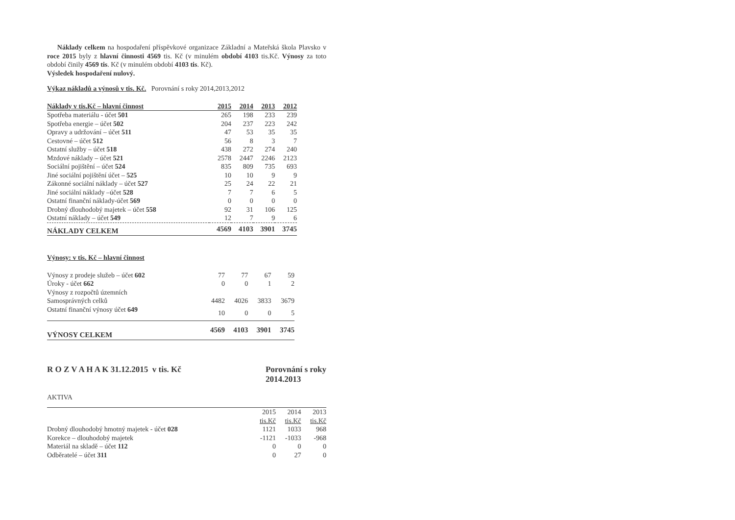Náklady celkem na hospodaření příspěvkové organizace Základní a Mateřská škola Plavsko v roce 2015 byly z hlavní činnosti 4569 tis. Kč (v minulém období 4103 tis.Kč. Výnosy za toto období činily 4569 tis. Kč (v minulém období 4103 tis. Kč).
Výsledek hospodaření nulový.
Výkaz nákladů a výnosů v tis. Kč. Porovnání s roky 2014,2013,2012
| Náklady v tis.Kč – hlavní činnost | 2015 | 2014 | 2013 | 2012 |
| --- | --- | --- | --- | --- |
| Spotřeba materiálu - účet 501 | 265 | 198 | 233 | 239 |
| Spotřeba energie – účet 502 | 204 | 237 | 223 | 242 |
| Opravy a udržování – účet 511 | 47 | 53 | 35 | 35 |
| Cestovné – účet 512 | 56 | 8 | 3 | 7 |
| Ostatní služby – účet 518 | 438 | 272 | 274 | 240 |
| Mzdové náklady – účet 521 | 2578 | 2447 | 2246 | 2123 |
| Sociální pojištění – účet 524 | 835 | 809 | 735 | 693 |
| Jiné sociální pojištění účet – 525 | 10 | 10 | 9 | 9 |
| Zákonné sociální náklady – účet 527 | 25 | 24 | 22 | 21 |
| Jiné sociální náklady –účet 528 | 7 | 7 | 6 | 5 |
| Ostatní finanční náklady-účet 569 | 0 | 0 | 0 | 0 |
| Drobný dlouhodobý majetek – účet 558 | 92 | 31 | 106 | 125 |
| Ostatní náklady – účet 549 | 12 | 7 | 9 | 6 |
| NÁKLADY CELKEM | 4569 | 4103 | 3901 | 3745 |
Výnosy: v tis. Kč – hlavní činnost
| Výnosy z prodeje služeb – účet 602 | 77 | 77 | 67 | 59 |
| Úroky - účet 662 | 0 | 0 | 1 | 2 |
| Výnosy z rozpočtů územních Samosprávných celků | 4482 | 4026 | 3833 | 3679 |
| Ostatní finanční výnosy účet 649 | 10 | 0 | 0 | 5 |
| VÝNOSY CELKEM | 4569 | 4103 | 3901 | 3745 |
R O Z V A H A K 31.12.2015 v tis. Kč
Porovnání s roky
2014.2013
AKTIVA
| | 2015 tis.Kč | 2014 tis.Kč | 2013 tis.Kč |
| Drobný dlouhodobý hmotný majetek - účet 028 | 1121 | 1033 | 968 |
| Korekce – dlouhodobý majetek | -1121 | -1033 | -968 |
| Materiál na skladě – účet 112 | 0 | 0 | 0 |
| Odběratelé – účet 311 | 0 | 27 | 0 |